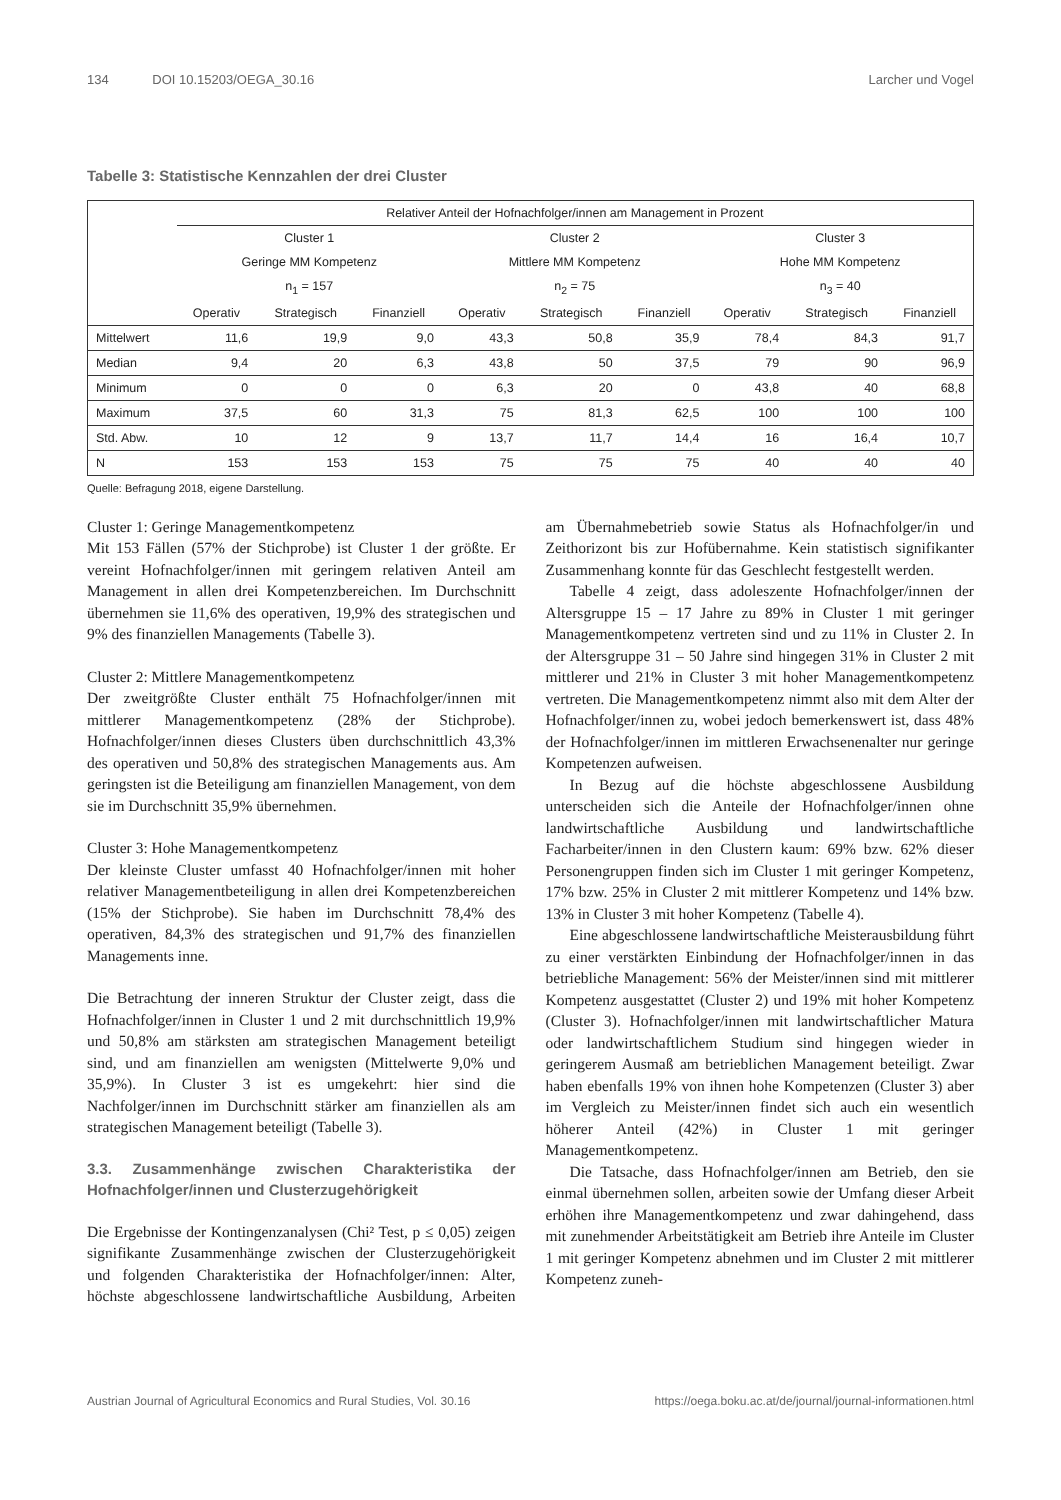134 DOI 10.15203/OEGA_30.16 Larcher und Vogel
Tabelle 3: Statistische Kennzahlen der drei Cluster
| | Relativer Anteil der Hofnachfolger/innen am Management in Prozent | | | | | | | | |
| --- | --- | --- | --- | --- | --- | --- | --- | --- | --- |
| | Cluster 1 | | | Cluster 2 | | | Cluster 3 | | |
| | Geringe MM Kompetenz | | | Mittlere MM Kompetenz | | | Hohe MM Kompetenz | | |
| | n<sub>1</sub> = 157 | | | n<sub>2</sub> = 75 | | | n<sub>3</sub> = 40 | | |
| | Operativ | Strategisch | Finanziell | Operativ | Strategisch | Finanziell | Operativ | Strategisch | Finanziell |
| Mittelwert | 11,6 | 19,9 | 9,0 | 43,3 | 50,8 | 35,9 | 78,4 | 84,3 | 91,7 |
| Median | 9,4 | 20 | 6,3 | 43,8 | 50 | 37,5 | 79 | 90 | 96,9 |
| Minimum | 0 | 0 | 0 | 6,3 | 20 | 0 | 43,8 | 40 | 68,8 |
| Maximum | 37,5 | 60 | 31,3 | 75 | 81,3 | 62,5 | 100 | 100 | 100 |
| Std. Abw. | 10 | 12 | 9 | 13,7 | 11,7 | 14,4 | 16 | 16,4 | 10,7 |
| N | 153 | 153 | 153 | 75 | 75 | 75 | 40 | 40 | 40 |
Quelle: Befragung 2018, eigene Darstellung.
Cluster 1: Geringe Managementkompetenz
Mit 153 Fällen (57% der Stichprobe) ist Cluster 1 der größte. Er vereint Hofnachfolger/innen mit geringem relativen Anteil am Management in allen drei Kompetenzbereichen. Im Durchschnitt übernehmen sie 11,6% des operativen, 19,9% des strategischen und 9% des finanziellen Managements (Tabelle 3).
Cluster 2: Mittlere Managementkompetenz
Der zweitgrößte Cluster enthält 75 Hofnachfolger/innen mit mittlerer Managementkompetenz (28% der Stichprobe). Hofnachfolger/innen dieses Clusters üben durchschnittlich 43,3% des operativen und 50,8% des strategischen Managements aus. Am geringsten ist die Beteiligung am finanziellen Management, von dem sie im Durchschnitt 35,9% übernehmen.
Cluster 3: Hohe Managementkompetenz
Der kleinste Cluster umfasst 40 Hofnachfolger/innen mit hoher relativer Managementbeteiligung in allen drei Kompetenzbereichen (15% der Stichprobe). Sie haben im Durchschnitt 78,4% des operativen, 84,3% des strategischen und 91,7% des finanziellen Managements inne.
Die Betrachtung der inneren Struktur der Cluster zeigt, dass die Hofnachfolger/innen in Cluster 1 und 2 mit durchschnittlich 19,9% und 50,8% am stärksten am strategischen Management beteiligt sind, und am finanziellen am wenigsten (Mittelwerte 9,0% und 35,9%). In Cluster 3 ist es umgekehrt: hier sind die Nachfolger/innen im Durchschnitt stärker am finanziellen als am strategischen Management beteiligt (Tabelle 3).
3.3. Zusammenhänge zwischen Charakteristika der Hofnachfolger/innen und Clusterzugehörigkeit
Die Ergebnisse der Kontingenzanalysen (Chi² Test, p ≤ 0,05) zeigen signifikante Zusammenhänge zwischen der Clusterzugehörigkeit und folgenden Charakteristika der Hofnachfolger/innen: Alter, höchste abgeschlossene landwirtschaftliche Ausbildung, Arbeiten am Übernahmebetrieb sowie Status als Hofnachfolger/in und Zeithorizont bis zur Hofübernahme. Kein statistisch signifikanter Zusammenhang konnte für das Geschlecht festgestellt werden.
Tabelle 4 zeigt, dass adoleszente Hofnachfolger/innen der Altersgruppe 15 – 17 Jahre zu 89% in Cluster 1 mit geringer Managementkompetenz vertreten sind und zu 11% in Cluster 2. In der Altersgruppe 31 – 50 Jahre sind hingegen 31% in Cluster 2 mit mittlerer und 21% in Cluster 3 mit hoher Managementkompetenz vertreten. Die Managementkompetenz nimmt also mit dem Alter der Hofnachfolger/innen zu, wobei jedoch bemerkenswert ist, dass 48% der Hofnachfolger/innen im mittleren Erwachsenenalter nur geringe Kompetenzen aufweisen.
In Bezug auf die höchste abgeschlossene Ausbildung unterscheiden sich die Anteile der Hofnachfolger/innen ohne landwirtschaftliche Ausbildung und landwirtschaftliche Facharbeiter/innen in den Clustern kaum: 69% bzw. 62% dieser Personengruppen finden sich im Cluster 1 mit geringer Kompetenz, 17% bzw. 25% in Cluster 2 mit mittlerer Kompetenz und 14% bzw. 13% in Cluster 3 mit hoher Kompetenz (Tabelle 4).
Eine abgeschlossene landwirtschaftliche Meisterausbildung führt zu einer verstärkten Einbindung der Hofnachfolger/innen in das betriebliche Management: 56% der Meister/innen sind mit mittlerer Kompetenz ausgestattet (Cluster 2) und 19% mit hoher Kompetenz (Cluster 3). Hofnachfolger/innen mit landwirtschaftlicher Matura oder landwirtschaftlichem Studium sind hingegen wieder in geringerem Ausmaß am betrieblichen Management beteiligt. Zwar haben ebenfalls 19% von ihnen hohe Kompetenzen (Cluster 3) aber im Vergleich zu Meister/innen findet sich auch ein wesentlich höherer Anteil (42%) in Cluster 1 mit geringer Managementkompetenz.
Die Tatsache, dass Hofnachfolger/innen am Betrieb, den sie einmal übernehmen sollen, arbeiten sowie der Umfang dieser Arbeit erhöhen ihre Managementkompetenz und zwar dahingehend, dass mit zunehmender Arbeitstätigkeit am Betrieb ihre Anteile im Cluster 1 mit geringer Kompetenz abnehmen und im Cluster 2 mit mittlerer Kompetenz zuneh-
Austrian Journal of Agricultural Economics and Rural Studies, Vol. 30.16 https://oega.boku.ac.at/de/journal/journal-informationen.html